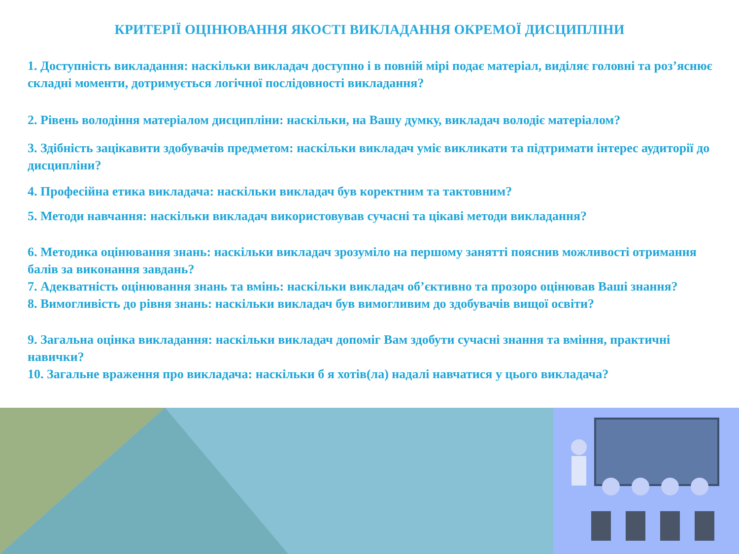КРИТЕРІЇ ОЦІНЮВАННЯ ЯКОСТІ ВИКЛАДАННЯ ОКРЕМОЇ ДИСЦИПЛІНИ
1. Доступність викладання: наскільки викладач доступно і в повній мірі подає матеріал, виділяє головні та роз’яснює складні моменти, дотримується логічної послідовності викладання?
2. Рівень володіння матеріалом дисципліни: наскільки, на Вашу думку, викладач володіє матеріалом?
3. Здібність зацікавити здобувачів предметом: наскільки викладач уміє викликати та підтримати інтерес аудиторії до дисципліни?
4. Професійна етика викладача: наскільки викладач був коректним та тактовним?
5. Методи навчання: наскільки викладач використовував сучасні та цікаві методи викладання?
6. Методика оцінювання знань: наскільки викладач зрозуміло на першому занятті пояснив можливості отримання балів за виконання завдань?
7. Адекватність оцінювання знань та вмінь: наскільки викладач об’єктивно та прозоро оцінював Ваші знання?
8. Вимогливість до рівня знань: наскільки викладач був вимогливим до здобувачів вищої освіти?
9. Загальна оцінка викладання: наскільки викладач допоміг Вам здобути сучасні знання та вміння, практичні навички?
10. Загальне враження про викладача: наскільки б я хотів(ла) надалі навчатися у цього викладача?